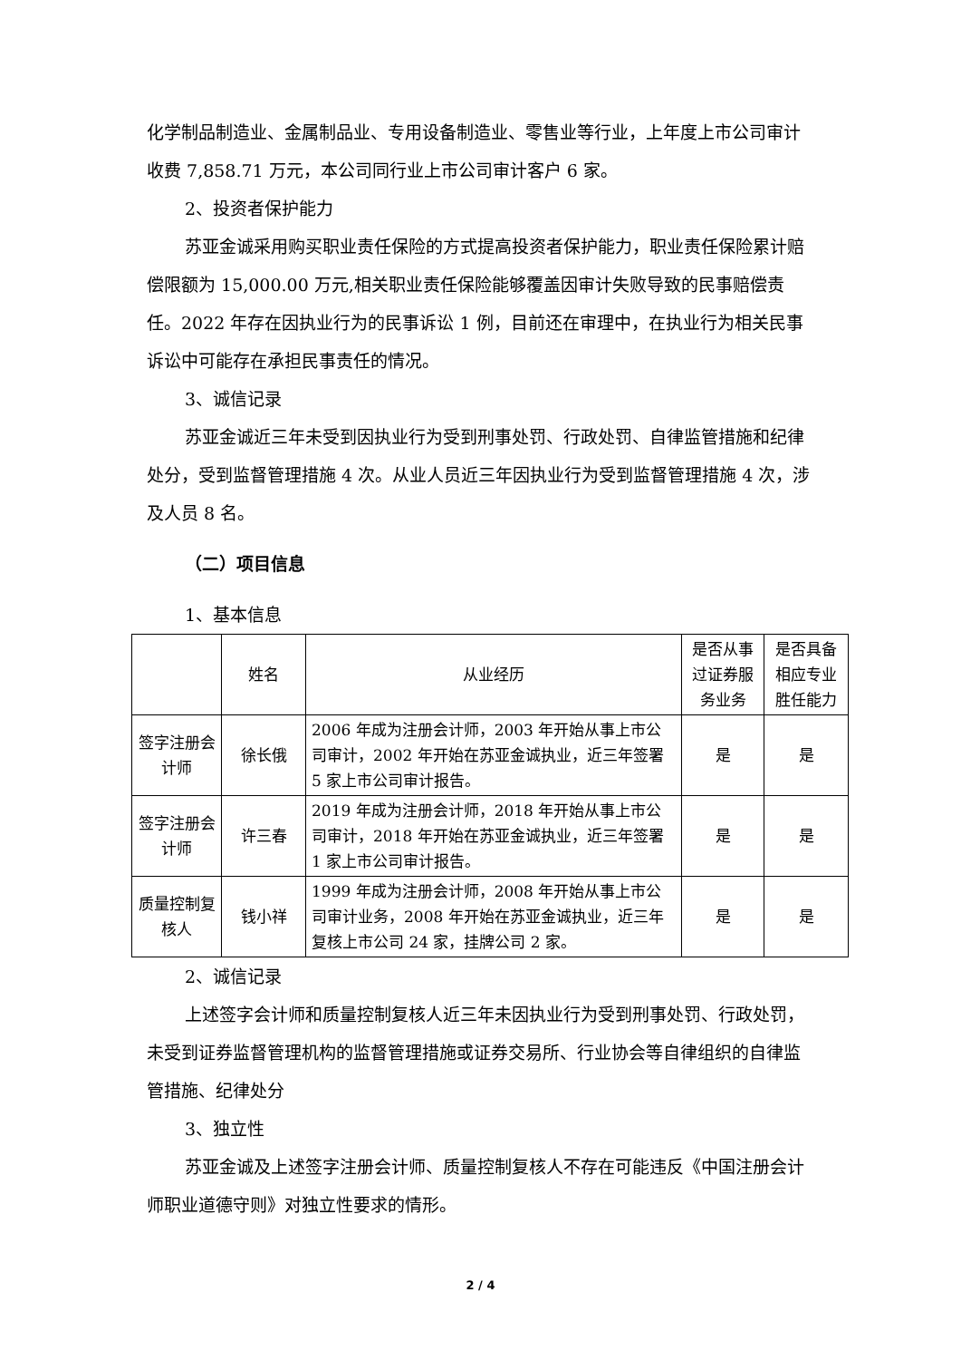化学制品制造业、金属制品业、专用设备制造业、零售业等行业，上年度上市公司审计收费 7,858.71 万元，本公司同行业上市公司审计客户 6 家。
2、投资者保护能力
苏亚金诚采用购买职业责任保险的方式提高投资者保护能力，职业责任保险累计赔偿限额为 15,000.00 万元,相关职业责任保险能够覆盖因审计失败导致的民事赔偿责任。2022 年存在因执业行为的民事诉讼 1 例，目前还在审理中，在执业行为相关民事诉讼中可能存在承担民事责任的情况。
3、诚信记录
苏亚金诚近三年未受到因执业行为受到刑事处罚、行政处罚、自律监管措施和纪律处分，受到监督管理措施 4 次。从业人员近三年因执业行为受到监督管理措施 4 次，涉及人员 8 名。
（二）项目信息
1、基本信息
| | 姓名 | 从业经历 | 是否从事过证券服务业务 | 是否具备相应专业胜任能力 |
| --- | --- | --- | --- | --- |
| 签字注册会计师 | 徐长俄 | 2006 年成为注册会计师，2003 年开始从事上市公司审计，2002 年开始在苏亚金诚执业，近三年签署 5 家上市公司审计报告。 | 是 | 是 |
| 签字注册会计师 | 许三春 | 2019 年成为注册会计师，2018 年开始从事上市公司审计，2018 年开始在苏亚金诚执业，近三年签署 1 家上市公司审计报告。 | 是 | 是 |
| 质量控制复核人 | 钱小祥 | 1999 年成为注册会计师，2008 年开始从事上市公司审计业务，2008 年开始在苏亚金诚执业，近三年复核上市公司 24 家，挂牌公司 2 家。 | 是 | 是 |
2、诚信记录
上述签字会计师和质量控制复核人近三年未因执业行为受到刑事处罚、行政处罚，未受到证券监督管理机构的监督管理措施或证券交易所、行业协会等自律组织的自律监管措施、纪律处分
3、独立性
苏亚金诚及上述签字注册会计师、质量控制复核人不存在可能违反《中国注册会计师职业道德守则》对独立性要求的情形。
2 / 4